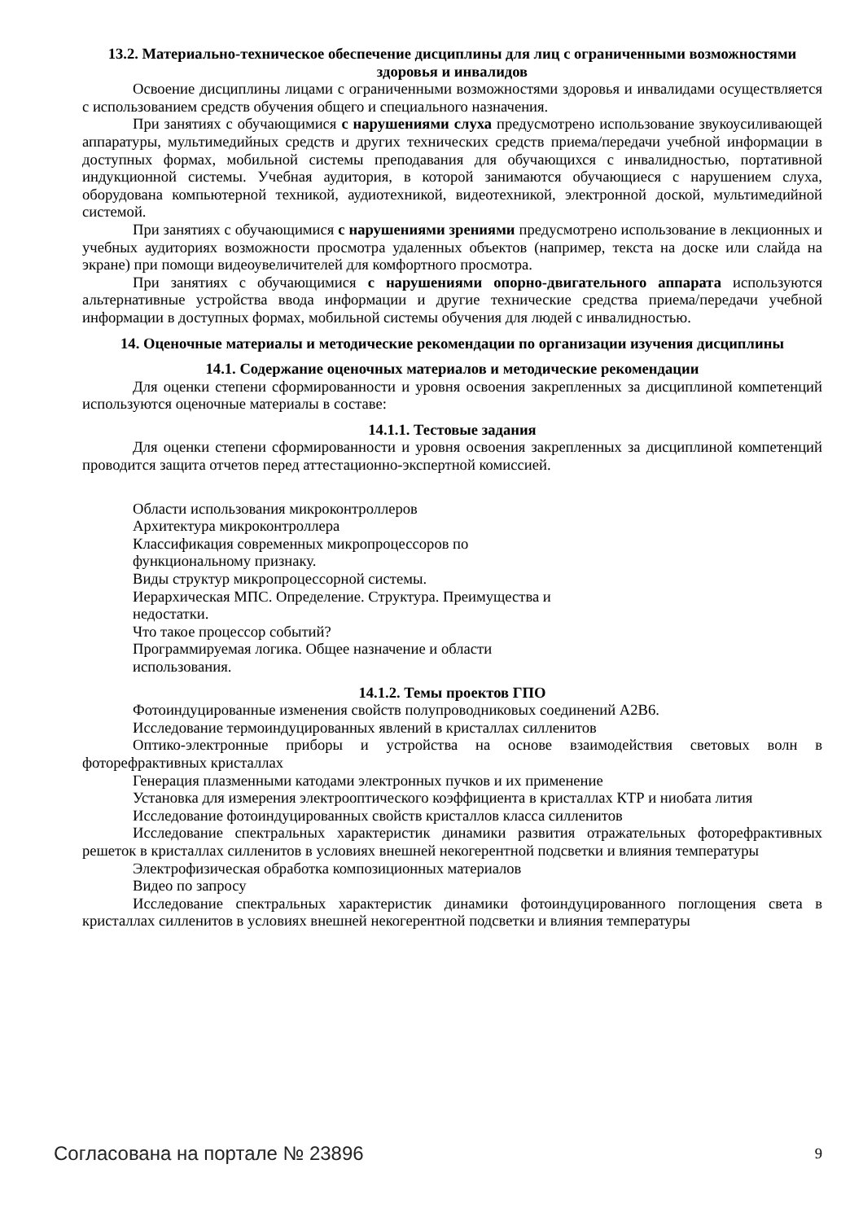13.2. Материально-техническое обеспечение дисциплины для лиц с ограниченными возможностями здоровья и инвалидов
Освоение дисциплины лицами с ограниченными возможностями здоровья и инвалидами осуществляется с использованием средств обучения общего и специального назначения.
При занятиях с обучающимися с нарушениями слуха предусмотрено использование звукоусиливающей аппаратуры, мультимедийных средств и других технических средств приема/передачи учебной информации в доступных формах, мобильной системы преподавания для обучающихся с инвалидностью, портативной индукционной системы. Учебная аудитория, в которой занимаются обучающиеся с нарушением слуха, оборудована компьютерной техникой, аудиотехникой, видеотехникой, электронной доской, мультимедийной системой.
При занятиях с обучающимися с нарушениями зрениями предусмотрено использование в лекционных и учебных аудиториях возможности просмотра удаленных объектов (например, текста на доске или слайда на экране) при помощи видеоувеличителей для комфортного просмотра.
При занятиях с обучающимися с нарушениями опорно-двигательного аппарата используются альтернативные устройства ввода информации и другие технические средства приема/передачи учебной информации в доступных формах, мобильной системы обучения для людей с инвалидностью.
14. Оценочные материалы и методические рекомендации по организации изучения дисциплины
14.1. Содержание оценочных материалов и методические рекомендации
Для оценки степени сформированности и уровня освоения закрепленных за дисциплиной компетенций используются оценочные материалы в составе:
14.1.1. Тестовые задания
Для оценки степени сформированности и уровня освоения закрепленных за дисциплиной компетенций проводится защита отчетов перед аттестационно-экспертной комиссией.
Области использования микроконтроллеров
Архитектура микроконтроллера
Классификация современных микропроцессоров по
функциональному признаку.
Виды структур микропроцессорной системы.
Иерархическая МПС. Определение. Структура. Преимущества и
недостатки.
Что такое процессор событий?
Программируемая логика. Общее назначение и области
использования.
14.1.2. Темы проектов ГПО
Фотоиндуцированные изменения свойств полупроводниковых соединений А2В6.
Исследование термоиндуцированных явлений в кристаллах силленитов
Оптико-электронные приборы и устройства на основе взаимодействия световых волн в фоторефрактивных кристаллах
Генерация плазменными катодами электронных пучков и их применение
Установка для измерения электрооптического коэффициента в кристаллах КТР и ниобата лития
Исследование фотоиндуцированных свойств кристаллов класса силленитов
Исследование спектральных характеристик динамики развития отражательных фоторефрактивных решеток в кристаллах силленитов в условиях внешней некогерентной подсветки и влияния температуры
Электрофизическая обработка композиционных материалов
Видео по запросу
Исследование спектральных характеристик динамики фотоиндуцированного поглощения света в кристаллах силленитов в условиях внешней некогерентной подсветки и влияния температуры
Согласована на портале № 23896 9